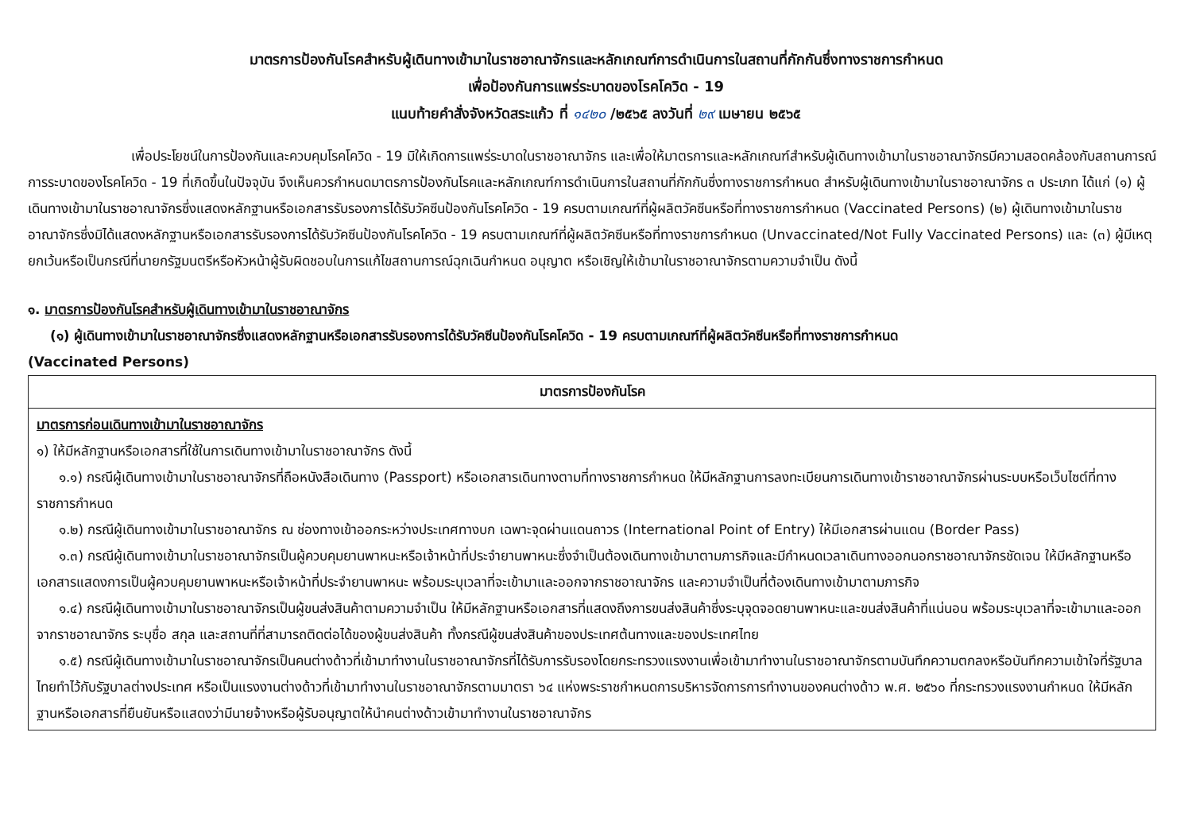มาตรการป้องกันโรคสำหรับผู้เดินทางเข้ามาในราชอาณาจักรและหลักเกณฑ์การดำเนินการในสถานที่กักกันซึ่งทางราชการกำหนด
เพื่อป้องกันการแพร่ระบาดของโรคโควิด - 19
แนบท้ายคำสั่งจังหวัดสระแก้ว ที่ ๑๔๒๐ /๒๕๖๕ ลงวันที่ ๒๙ เมษายน ๒๕๖๕
เพื่อประโยชน์ในการป้องกันและควบคุมโรคโควิด - 19 มิให้เกิดการแพร่ระบาดในราชอาณาจักร และเพื่อให้มาตรการและหลักเกณฑ์สำหรับผู้เดินทางเข้ามาในราชอาณาจักรมีความสอดคล้องกับสถานการณ์การระบาดของโรคโควิด - 19 ที่เกิดขึ้นในปัจจุบัน จึงเห็นควรกำหนดมาตรการป้องกันโรคและหลักเกณฑ์การดำเนินการในสถานที่กักกันซึ่งทางราชการกำหนด สำหรับผู้เดินทางเข้ามาในราชอาณาจักร ๓ ประเภท ได้แก่ (๑) ผู้เดินทางเข้ามาในราชอาณาจักรซึ่งแสดงหลักฐานหรือเอกสารรับรองการได้รับวัคซีนป้องกันโรคโควิด - 19 ครบตามเกณฑ์ที่ผู้ผลิตวัคซีนหรือที่ทางราชการกำหนด (Vaccinated Persons) (๒) ผู้เดินทางเข้ามาในราชอาณาจักรซึ่งมิได้แสดงหลักฐานหรือเอกสารรับรองการได้รับวัคซีนป้องกันโรคโควิด - 19 ครบตามเกณฑ์ที่ผู้ผลิตวัคซีนหรือที่ทางราชการกำหนด (Unvaccinated/Not Fully Vaccinated Persons) และ (๓) ผู้มีเหตุยกเว้นหรือเป็นกรณีที่นายกรัฐมนตรีหรือหัวหน้าผู้รับผิดชอบในการแก้ไขสถานการณ์ฉุกเฉินกำหนด อนุญาต หรือเชิญให้เข้ามาในราชอาณาจักรตามความจำเป็น ดังนี้
๑. มาตรการป้องกันโรคสำหรับผู้เดินทางเข้ามาในราชอาณาจักร
(๑) ผู้เดินทางเข้ามาในราชอาณาจักรซึ่งแสดงหลักฐานหรือเอกสารรับรองการได้รับวัคซีนป้องกันโรคโควิด - 19 ครบตามเกณฑ์ที่ผู้ผลิตวัคซีนหรือที่ทางราชการกำหนด
(Vaccinated Persons)
| มาตรการป้องกันโรค |
| --- |
| มาตรการก่อนเดินทางเข้ามาในราชอาณาจักร ๑) ให้มีหลักฐานหรือเอกสารที่ใช้ในการเดินทางเข้ามาในราชอาณาจักร ดังนี้ ๑.๑) กรณีผู้เดินทางเข้ามาในราชอาณาจักรที่ถือหนังสือเดินทาง (Passport) หรือเอกสารเดินทางตามที่ทางราชการกำหนด ให้มีหลักฐานการลงทะเบียนการเดินทางเข้าราชอาณาจักรผ่านระบบหรือเว็บไซต์ที่ทางราชการกำหนด ๑.๒) กรณีผู้เดินทางเข้ามาในราชอาณาจักร ณ ช่องทางเข้าออกระหว่างประเทศทางบก เฉพาะจุดผ่านแดนถาวร (International Point of Entry) ให้มีเอกสารผ่านแดน (Border Pass) ๑.๓) กรณีผู้เดินทางเข้ามาในราชอาณาจักรเป็นผู้ควบคุมยานพาหนะหรือเจ้าหน้าที่ประจำยานพาหนะซึ่งจำเป็นต้องเดินทางเข้ามาตามภารกิจและมีกำหนดเวลาเดินทางออกนอกราชอาณาจักรชัดเจน ให้มีหลักฐานหรือเอกสารแสดงการเป็นผู้ควบคุมยานพาหนะหรือเจ้าหน้าที่ประจำยานพาหนะ พร้อมระบุเวลาที่จะเข้ามาและออกจากราชอาณาจักร และความจำเป็นที่ต้องเดินทางเข้ามาตามภารกิจ ๑.๔) กรณีผู้เดินทางเข้ามาในราชอาณาจักรเป็นผู้ขนส่งสินค้าตามความจำเป็น ให้มีหลักฐานหรือเอกสารที่แสดงถึงการขนส่งสินค้าซึ่งระบุจุดจอดยานพาหนะและขนส่งสินค้าที่แน่นอน พร้อมระบุเวลาที่จะเข้ามาและออกจากราชอาณาจักร ระบุชื่อ สกุล และสถานที่ที่สามารถติดต่อได้ของผู้ขนส่งสินค้า ทั้งกรณีผู้ขนส่งสินค้าของประเทศต้นทางและของประเทศไทย ๑.๕) กรณีผู้เดินทางเข้ามาในราชอาณาจักรเป็นคนต่างด้าวที่เข้ามาทำงานในราชอาณาจักรที่ได้รับการรับรองโดยกระทรวงแรงงานเพื่อเข้ามาทำงานในราชอาณาจักรตามบันทึกความตกลงหรือบันทึกความเข้าใจที่รัฐบาลไทยทำไว้กับรัฐบาลต่างประเทศ หรือเป็นแรงงานต่างด้าวที่เข้ามาทำงานในราชอาณาจักรตามมาตรา ๖๔ แห่งพระราชกำหนดการบริหารจัดการการทำงานของคนต่างด้าว พ.ศ. ๒๕๖๐ ที่กระทรวงแรงงานกำหนด ให้มีหลักฐานหรือเอกสารที่ยืนยันหรือแสดงว่ามีนายจ้างหรือผู้รับอนุญาตให้นำคนต่างด้าวเข้ามาทำงานในราชอาณาจักร |